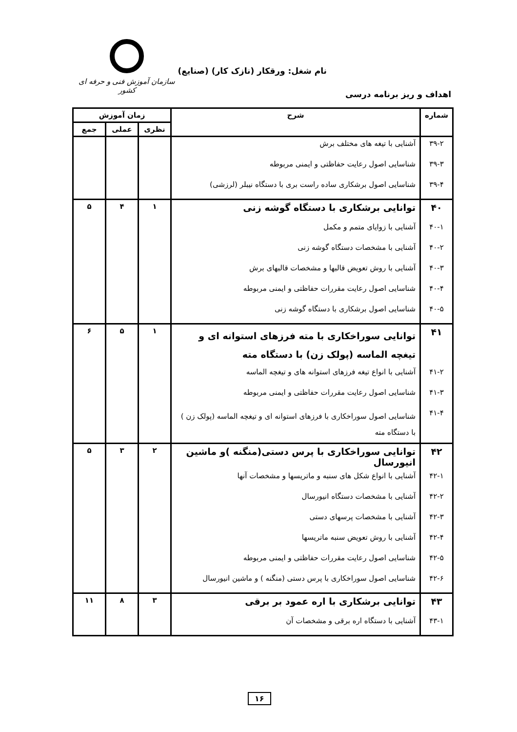سازمان آموزش فنی و حرفه ای کشور
نام شغل: ورقکار (نازک کار) (صنایع)
اهداف و ریز برنامه درسی
| شماره | شرح | زمان آموزش | | |
| --- | --- | --- | --- | --- |
| | | نظری | عملی | جمع |
| ۳۹-۲ | آشنایی با تیغه های مختلف برش | | | |
| ۳۹-۳ | شناسایی اصول رعایت حفاظتی و ایمنی مربوطه | | | |
| ۳۹-۴ | شناسایی اصول برشکاری ساده راست بری با دستگاه نیبلر (لرزشی) | | | |
| ۴۰ | توانایی برشکاری با دستگاه گوشه زنی | ۱ | ۴ | ۵ |
| ۴۰-۱ | آشنایی با زوایای متمم و مکمل | | | |
| ۴۰-۲ | آشنایی با مشخصات دستگاه گوشه زنی | | | |
| ۴۰-۳ | آشنایی با روش تعویض قالبها و مشخصات قالبهای برش | | | |
| ۴۰-۴ | شناسایی اصول رعایت مقررات حفاظتی و ایمنی مربوطه | | | |
| ۴۰-۵ | شناسایی اصول برشکاری با دستگاه گوشه زنی | | | |
| ۴۱ | توانایی سوراخکاری با مته فرزهای استوانه ای و تیغچه الماسه (پولک زن) با دستگاه مته | ۱ | ۵ | ۶ |
| ۴۱-۲ | آشنایی با انواع تیغه فرزهای استوانه های و تیغچه الماسه | | | |
| ۴۱-۳ | شناسایی اصول رعایت مقررات حفاظتی و ایمنی مربوطه | | | |
| ۴۱-۴ | شناسایی اصول سوراخکاری با فرزهای استوانه ای و تیغچه الماسه (پولک زن ) با دستگاه مته | | | |
| ۴۲ | توانایی سوراخکاری با پرس دستی(منگنه )و ماشین انیورسال | ۲ | ۳ | ۵ |
| ۴۲-۱ | آشنایی با انواع شکل های سنبه و ماتریسها و مشخصات آنها | | | |
| ۴۲-۲ | آشنایی با مشخصات دستگاه انیورسال | | | |
| ۴۲-۳ | آشنایی با مشخصات پرسهای دستی | | | |
| ۴۲-۴ | آشنایی با روش تعویض سنبه ماتریسها | | | |
| ۴۲-۵ | شناسایی اصول رعایت مقررات حفاظتی و ایمنی مربوطه | | | |
| ۴۲-۶ | شناسایی اصول سوراخکاری با پرس دستی (منگنه ) و ماشین انیورسال | | | |
| ۴۳ | توانایی برشکاری با اره عمود بر برقی | ۳ | ۸ | ۱۱ |
| ۴۳-۱ | آشنایی با دستگاه اره برقی و مشخصات آن | | | |
۱۶